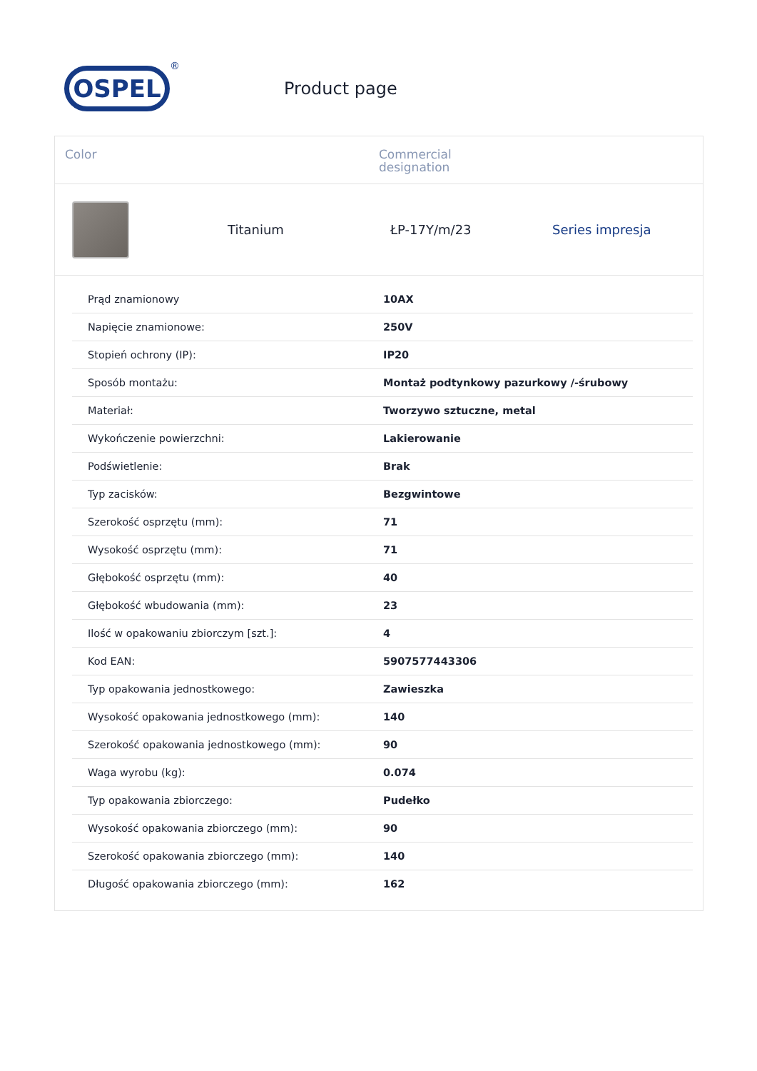OSPEL
®
Product page
Color Commercial
designation
Titanium ŁP-17Y/m/23 Series impresja
| Prąd znamionowy | 10AX |
| Napięcie znamionowe: | 250V |
| Stopień ochrony (IP): | IP20 |
| Sposób montażu: | Montaż podtynkowy pazurkowy /-śrubowy |
| Materiał: | Tworzywo sztuczne, metal |
| Wykończenie powierzchni: | Lakierowanie |
| Podświetlenie: | Brak |
| Typ zacisków: | Bezgwintowe |
| Szerokość osprzętu (mm): | 71 |
| Wysokość osprzętu (mm): | 71 |
| Głębokość osprzętu (mm): | 40 |
| Głębokość wbudowania (mm): | 23 |
| Ilość w opakowaniu zbiorczym [szt.]: | 4 |
| Kod EAN: | 5907577443306 |
| Typ opakowania jednostkowego: | Zawieszka |
| Wysokość opakowania jednostkowego (mm): | 140 |
| Szerokość opakowania jednostkowego (mm): | 90 |
| Waga wyrobu (kg): | 0.074 |
| Typ opakowania zbiorczego: | Pudełko |
| Wysokość opakowania zbiorczego (mm): | 90 |
| Szerokość opakowania zbiorczego (mm): | 140 |
| Długość opakowania zbiorczego (mm): | 162 |